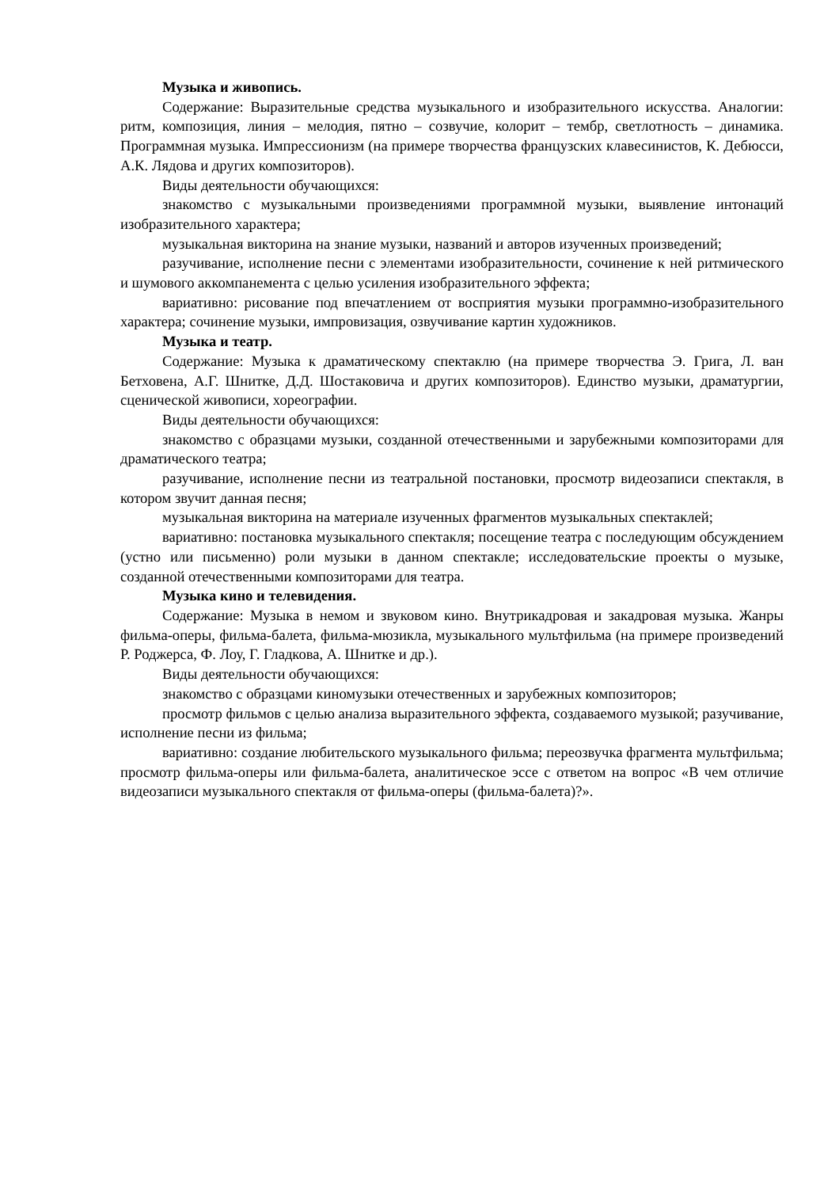Музыка и живопись.
Содержание: Выразительные средства музыкального и изобразительного искусства. Аналогии: ритм, композиция, линия – мелодия, пятно – созвучие, колорит – тембр, светлотность – динамика. Программная музыка. Импрессионизм (на примере творчества французских клавесинистов, К. Дебюсси, А.К. Лядова и других композиторов).
Виды деятельности обучающихся:
знакомство с музыкальными произведениями программной музыки, выявление интонаций изобразительного характера;
музыкальная викторина на знание музыки, названий и авторов изученных произведений;
разучивание, исполнение песни с элементами изобразительности, сочинение к ней ритмического и шумового аккомпанемента с целью усиления изобразительного эффекта;
вариативно: рисование под впечатлением от восприятия музыки программно-изобразительного характера; сочинение музыки, импровизация, озвучивание картин художников.
Музыка и театр.
Содержание: Музыка к драматическому спектаклю (на примере творчества Э. Грига, Л. ван Бетховена, А.Г. Шнитке, Д.Д. Шостаковича и других композиторов). Единство музыки, драматургии, сценической живописи, хореографии.
Виды деятельности обучающихся:
знакомство с образцами музыки, созданной отечественными и зарубежными композиторами для драматического театра;
разучивание, исполнение песни из театральной постановки, просмотр видеозаписи спектакля, в котором звучит данная песня;
музыкальная викторина на материале изученных фрагментов музыкальных спектаклей;
вариативно: постановка музыкального спектакля; посещение театра с последующим обсуждением (устно или письменно) роли музыки в данном спектакле; исследовательские проекты о музыке, созданной отечественными композиторами для театра.
Музыка кино и телевидения.
Содержание: Музыка в немом и звуковом кино. Внутрикадровая и закадровая музыка. Жанры фильма-оперы, фильма-балета, фильма-мюзикла, музыкального мультфильма (на примере произведений Р. Роджерса, Ф. Лоу, Г. Гладкова, А. Шнитке и др.).
Виды деятельности обучающихся:
знакомство с образцами киномузыки отечественных и зарубежных композиторов;
просмотр фильмов с целью анализа выразительного эффекта, создаваемого музыкой; разучивание, исполнение песни из фильма;
вариативно: создание любительского музыкального фильма; переозвучка фрагмента мультфильма; просмотр фильма-оперы или фильма-балета, аналитическое эссе с ответом на вопрос «В чем отличие видеозаписи музыкального спектакля от фильма-оперы (фильма-балета)?».